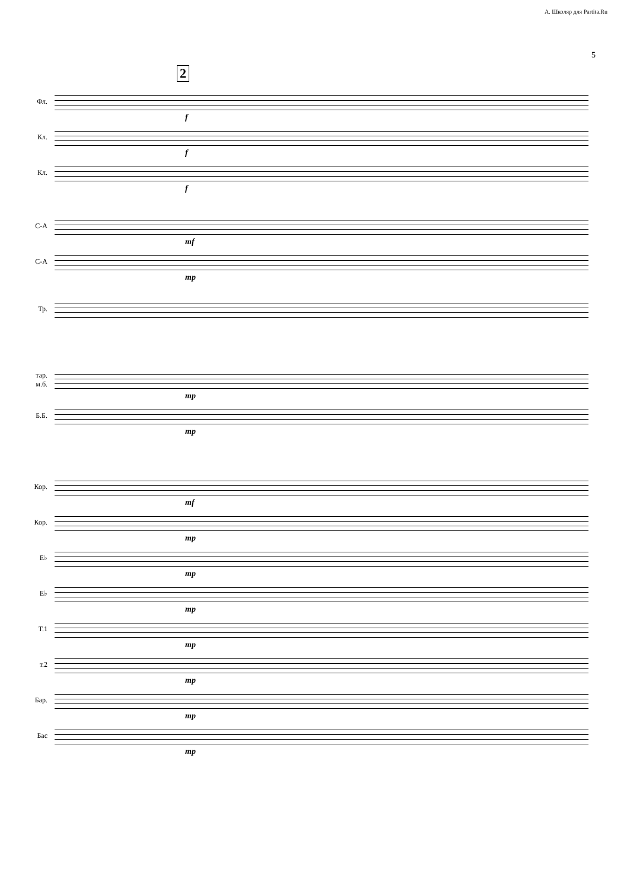А. Школяр для Partita.Ru
5
2
Фл.
f
Кл.
f
Кл.
f
С-А
mf
С-А
mp
Тр.
тар.
м.б.
mp
Б.Б.
mp
Кор.
mf
Кор.
mp
E♭
mp
E♭
mp
Т.1
mp
т.2
mp
Бар.
mp
Бас
mp